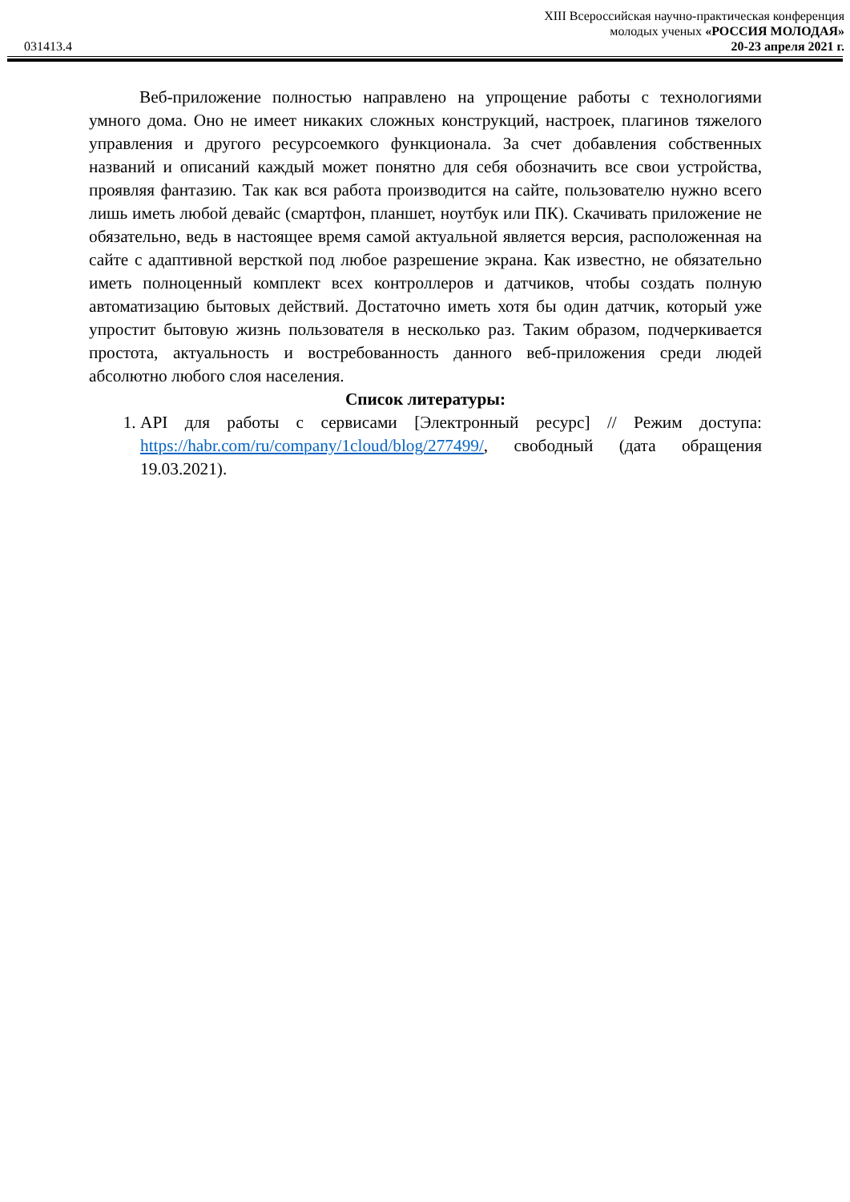XIII Всероссийская научно-практическая конференция
молодых ученых «РОССИЯ МОЛОДАЯ»
031413.4 20-23 апреля 2021 г.
Веб-приложение полностью направлено на упрощение работы с технологиями умного дома. Оно не имеет никаких сложных конструкций, настроек, плагинов тяжелого управления и другого ресурсоемкого функционала. За счет добавления собственных названий и описаний каждый может понятно для себя обозначить все свои устройства, проявляя фантазию. Так как вся работа производится на сайте, пользователю нужно всего лишь иметь любой девайс (смартфон, планшет, ноутбук или ПК). Скачивать приложение не обязательно, ведь в настоящее время самой актуальной является версия, расположенная на сайте с адаптивной версткой под любое разрешение экрана. Как известно, не обязательно иметь полноценный комплект всех контроллеров и датчиков, чтобы создать полную автоматизацию бытовых действий. Достаточно иметь хотя бы один датчик, который уже упростит бытовую жизнь пользователя в несколько раз. Таким образом, подчеркивается простота, актуальность и востребованность данного веб-приложения среди людей абсолютно любого слоя населения.
Список литературы:
1. API для работы с сервисами [Электронный ресурс] // Режим доступа: https://habr.com/ru/company/1cloud/blog/277499/, свободный (дата обращения 19.03.2021).